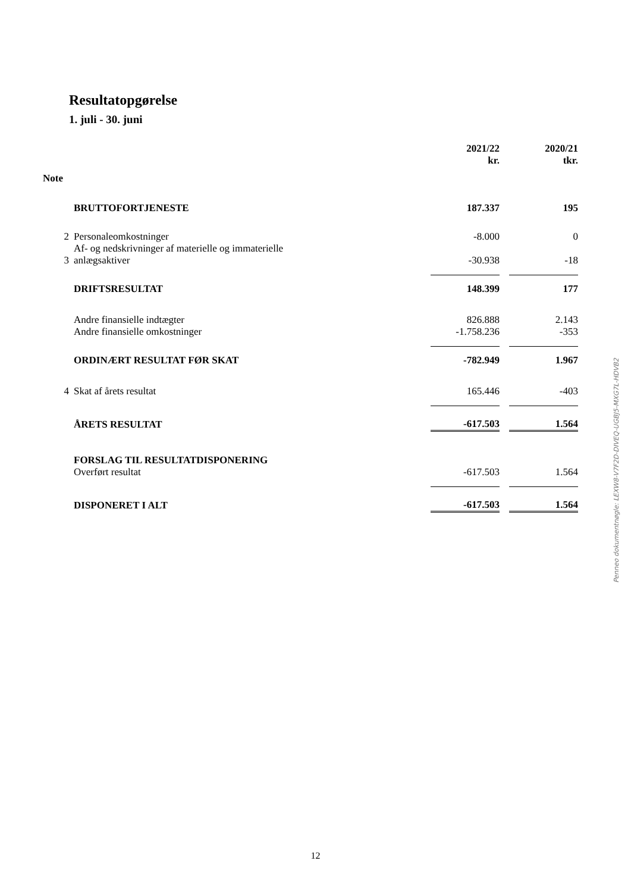Resultatopgørelse
1. juli - 30. juni
| | | 2021/22 kr. | | 2020/21 tkr. |
| Note | | | | |
| | BRUTTOFORTJENESTE | 187.337 | | 195 |
| 2 | Personaleomkostninger | -8.000 | | 0 |
| 3 | Af- og nedskrivninger af materielle og immaterielle anlægsaktiver | -30.938 | | -18 |
| | DRIFTSRESULTAT | 148.399 | | 177 |
| | Andre finansielle indtægter | 826.888 | | 2.143 |
| | Andre finansielle omkostninger | -1.758.236 | | -353 |
| | ORDINÆRT RESULTAT FØR SKAT | -782.949 | | 1.967 |
| 4 | Skat af årets resultat | 165.446 | | -403 |
| | ÅRETS RESULTAT | -617.503 | | 1.564 |
| | FORSLAG TIL RESULTATDISPONERING | | | |
| | Overført resultat | -617.503 | | 1.564 |
| | DISPONERET I ALT | -617.503 | | 1.564 |
Penneo dokumentnøgle: LEXW8-V7F2D-DIVEQ-UGBJ5-MXG7L-HDVB2
12